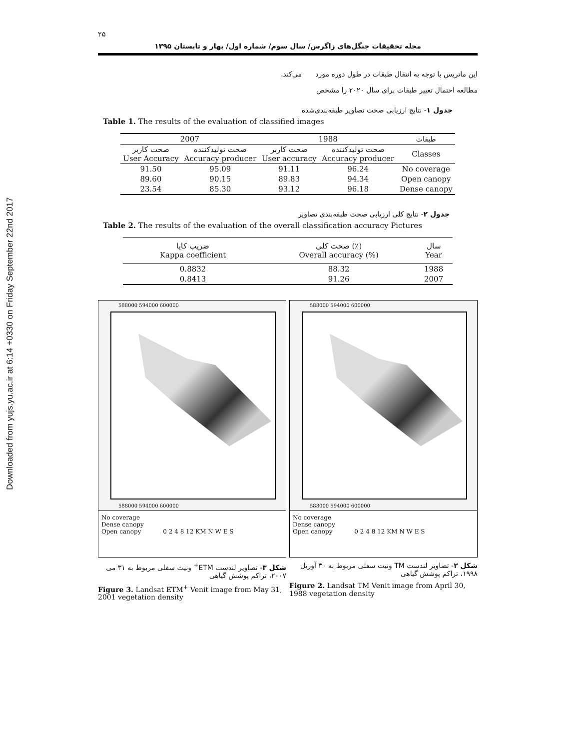Downloaded from yujs.yu.ac.ir at 6:14 +0330 on Friday September 22nd 2017
۲۵
مجله تحقیقات جنگل‌های زاگرس/ سال سوم/ شماره اول/ بهار و تابستان ۱۳۹۵
این ماتریس با توجه به انتقال طبقات در طول دوره مورد مطالعه احتمال تغییر طبقات برای سال ۲۰۲۰ را مشخص می‌کند.
جدول ۱- نتایج ارزیابی صحت تصاویر طبقه‌بندی‌شده
Table 1. The results of the evaluation of classified images
| 2007 | | 1988 | | طبقات |
| --- | --- | --- | --- | --- |
| صحت کاربر User Accuracy | صحت تولیدکننده Accuracy producer | صحت کاربر User accuracy | صحت تولیدکننده Accuracy producer | Classes |
| 91.50 | 95.09 | 91.11 | 96.24 | No coverage |
| 89.60 | 90.15 | 89.83 | 94.34 | Open canopy |
| 23.54 | 85.30 | 93.12 | 96.18 | Dense canopy |
جدول ۲- نتایج کلی ارزیابی صحت طبقه‌بندی تصاویر
Table 2. The results of the evaluation of the overall classification accuracy Pictures
| ضریب کاپا Kappa coefficient | صحت کلی (٪) Overall accuracy (%) | سال Year |
| --- | --- | --- |
| 0.8832 | 88.32 | 1988 |
| 0.8413 | 91.26 | 2007 |
588000 594000 600000
588000 594000 600000
No coverage
Dense canopy
Open canopy 0 2 4 8 12 KM N W E S
شکل ۳- تصاویر لندست ETM<sup>+</sup> ونیت سفلی مربوط به ۳۱ می ۲۰۰۷، تراکم پوشش گیاهی
Figure 3. Landsat ETM<sup>+</sup> Venit image from May 31, 2001 vegetation density
588000 594000 600000
588000 594000 600000
No coverage
Dense canopy
Open canopy 0 2 4 8 12 KM N W E S
شکل ۲- تصاویر لندست TM ونیت سفلی مربوط به ۳۰ آوریل ۱۹۹۸، تراکم پوشش گیاهی
Figure 2. Landsat TM Venit image from April 30, 1988 vegetation density